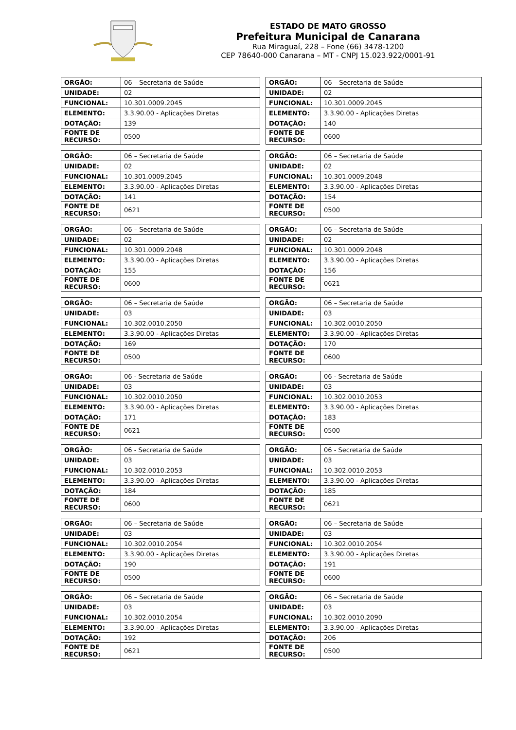ESTADO DE MATO GROSSO
Prefeitura Municipal de Canarana
Rua Miraguaí, 228 – Fone (66) 3478-1200
CEP 78640-000 Canarana – MT - CNPJ 15.023.922/0001-91
| ORGÃO: | 06 – Secretaria de Saúde |
| UNIDADE: | 02 |
| FUNCIONAL: | 10.301.0009.2045 |
| ELEMENTO: | 3.3.90.00 - Aplicações Diretas |
| DOTAÇÃO: | 139 |
| FONTE DE RECURSO: | 0500 |
| ORGÃO: | 06 – Secretaria de Saúde |
| UNIDADE: | 02 |
| FUNCIONAL: | 10.301.0009.2045 |
| ELEMENTO: | 3.3.90.00 - Aplicações Diretas |
| DOTAÇÃO: | 140 |
| FONTE DE RECURSO: | 0600 |
| ORGÃO: | 06 – Secretaria de Saúde |
| UNIDADE: | 02 |
| FUNCIONAL: | 10.301.0009.2045 |
| ELEMENTO: | 3.3.90.00 - Aplicações Diretas |
| DOTAÇÃO: | 141 |
| FONTE DE RECURSO: | 0621 |
| ORGÃO: | 06 – Secretaria de Saúde |
| UNIDADE: | 02 |
| FUNCIONAL: | 10.301.0009.2048 |
| ELEMENTO: | 3.3.90.00 - Aplicações Diretas |
| DOTAÇÃO: | 154 |
| FONTE DE RECURSO: | 0500 |
| ORGÃO: | 06 – Secretaria de Saúde |
| UNIDADE: | 02 |
| FUNCIONAL: | 10.301.0009.2048 |
| ELEMENTO: | 3.3.90.00 - Aplicações Diretas |
| DOTAÇÃO: | 155 |
| FONTE DE RECURSO: | 0600 |
| ORGÃO: | 06 – Secretaria de Saúde |
| UNIDADE: | 02 |
| FUNCIONAL: | 10.301.0009.2048 |
| ELEMENTO: | 3.3.90.00 - Aplicações Diretas |
| DOTAÇÃO: | 156 |
| FONTE DE RECURSO: | 0621 |
| ORGÃO: | 06 – Secretaria de Saúde |
| UNIDADE: | 03 |
| FUNCIONAL: | 10.302.0010.2050 |
| ELEMENTO: | 3.3.90.00 - Aplicações Diretas |
| DOTAÇÃO: | 169 |
| FONTE DE RECURSO: | 0500 |
| ORGÃO: | 06 – Secretaria de Saúde |
| UNIDADE: | 03 |
| FUNCIONAL: | 10.302.0010.2050 |
| ELEMENTO: | 3.3.90.00 - Aplicações Diretas |
| DOTAÇÃO: | 170 |
| FONTE DE RECURSO: | 0600 |
| ORGÃO: | 06 - Secretaria de Saúde |
| UNIDADE: | 03 |
| FUNCIONAL: | 10.302.0010.2050 |
| ELEMENTO: | 3.3.90.00 - Aplicações Diretas |
| DOTAÇÃO: | 171 |
| FONTE DE RECURSO: | 0621 |
| ORGÃO: | 06 - Secretaria de Saúde |
| UNIDADE: | 03 |
| FUNCIONAL: | 10.302.0010.2053 |
| ELEMENTO: | 3.3.90.00 - Aplicações Diretas |
| DOTAÇÃO: | 183 |
| FONTE DE RECURSO: | 0500 |
| ORGÃO: | 06 - Secretaria de Saúde |
| UNIDADE: | 03 |
| FUNCIONAL: | 10.302.0010.2053 |
| ELEMENTO: | 3.3.90.00 - Aplicações Diretas |
| DOTAÇÃO: | 184 |
| FONTE DE RECURSO: | 0600 |
| ORGÃO: | 06 - Secretaria de Saúde |
| UNIDADE: | 03 |
| FUNCIONAL: | 10.302.0010.2053 |
| ELEMENTO: | 3.3.90.00 - Aplicações Diretas |
| DOTAÇÃO: | 185 |
| FONTE DE RECURSO: | 0621 |
| ORGÃO: | 06 – Secretaria de Saúde |
| UNIDADE: | 03 |
| FUNCIONAL: | 10.302.0010.2054 |
| ELEMENTO: | 3.3.90.00 - Aplicações Diretas |
| DOTAÇÃO: | 190 |
| FONTE DE RECURSO: | 0500 |
| ORGÃO: | 06 – Secretaria de Saúde |
| UNIDADE: | 03 |
| FUNCIONAL: | 10.302.0010.2054 |
| ELEMENTO: | 3.3.90.00 - Aplicações Diretas |
| DOTAÇÃO: | 191 |
| FONTE DE RECURSO: | 0600 |
| ORGÃO: | 06 – Secretaria de Saúde |
| UNIDADE: | 03 |
| FUNCIONAL: | 10.302.0010.2054 |
| ELEMENTO: | 3.3.90.00 - Aplicações Diretas |
| DOTAÇÃO: | 192 |
| FONTE DE RECURSO: | 0621 |
| ORGÃO: | 06 – Secretaria de Saúde |
| UNIDADE: | 03 |
| FUNCIONAL: | 10.302.0010.2090 |
| ELEMENTO: | 3.3.90.00 - Aplicações Diretas |
| DOTAÇÃO: | 206 |
| FONTE DE RECURSO: | 0500 |